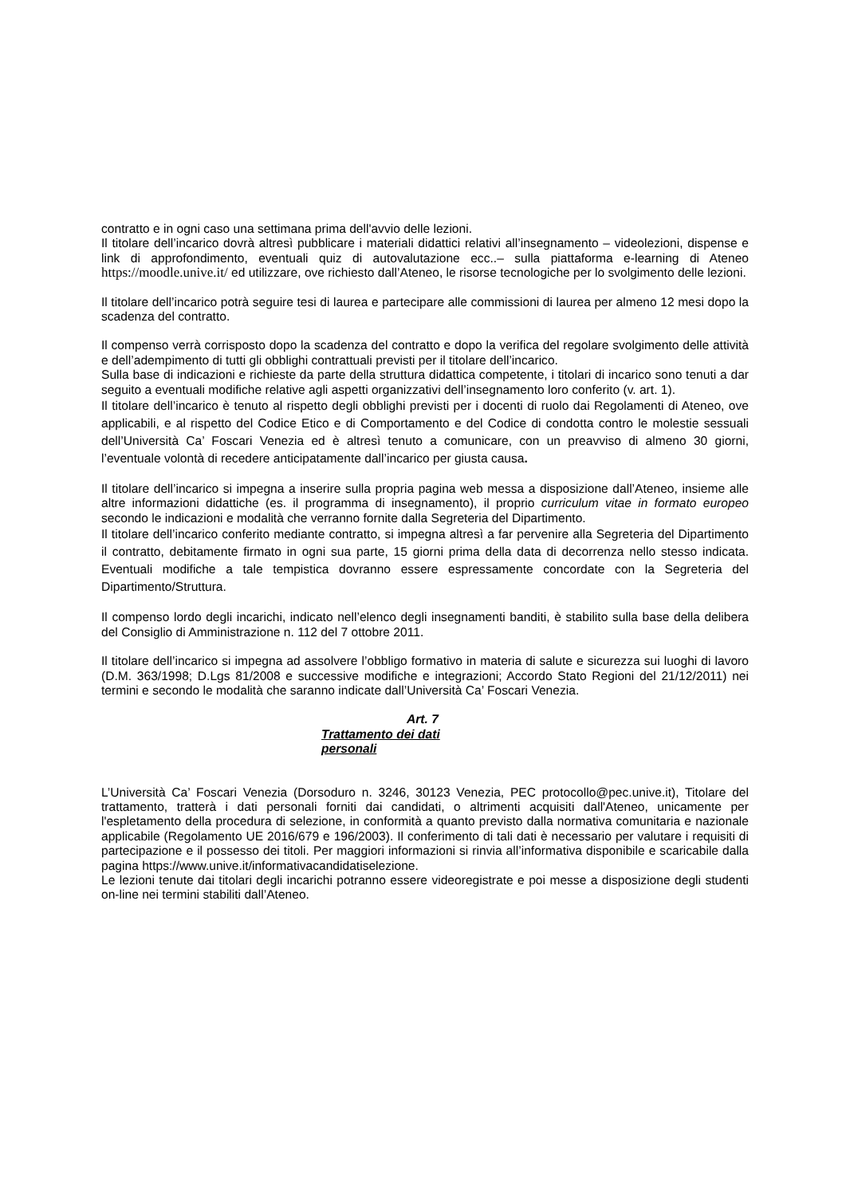contratto e in ogni caso una settimana prima dell'avvio delle lezioni.
Il titolare dell’incarico dovrà altresì pubblicare i materiali didattici relativi all’insegnamento – videolezioni, dispense e link di approfondimento, eventuali quiz di autovalutazione ecc..– sulla piattaforma e-learning di Ateneo https://moodle.unive.it/ ed utilizzare, ove richiesto dall’Ateneo, le risorse tecnologiche per lo svolgimento delle lezioni.
Il titolare dell’incarico potrà seguire tesi di laurea e partecipare alle commissioni di laurea per almeno 12 mesi dopo la scadenza del contratto.
Il compenso verrà corrisposto dopo la scadenza del contratto e dopo la verifica del regolare svolgimento delle attività e dell’adempimento di tutti gli obblighi contrattuali previsti per il titolare dell’incarico.
Sulla base di indicazioni e richieste da parte della struttura didattica competente, i titolari di incarico sono tenuti a dar seguito a eventuali modifiche relative agli aspetti organizzativi dell’insegnamento loro conferito (v. art. 1).
Il titolare dell’incarico è tenuto al rispetto degli obblighi previsti per i docenti di ruolo dai Regolamenti di Ateneo, ove applicabili, e al rispetto del Codice Etico e di Comportamento e del Codice di condotta contro le molestie sessuali dell’Università Ca’ Foscari Venezia ed è altresì tenuto a comunicare, con un preavviso di almeno 30 giorni, l’eventuale volontà di recedere anticipatamente dall’incarico per giusta causa.
Il titolare dell’incarico si impegna a inserire sulla propria pagina web messa a disposizione dall’Ateneo, insieme alle altre informazioni didattiche (es. il programma di insegnamento), il proprio curriculum vitae in formato europeo secondo le indicazioni e modalità che verranno fornite dalla Segreteria del Dipartimento.
Il titolare dell’incarico conferito mediante contratto, si impegna altresì a far pervenire alla Segreteria del Dipartimento il contratto, debitamente firmato in ogni sua parte, 15 giorni prima della data di decorrenza nello stesso indicata. Eventuali modifiche a tale tempistica dovranno essere espressamente concordate con la Segreteria del Dipartimento/Struttura.
Il compenso lordo degli incarichi, indicato nell’elenco degli insegnamenti banditi, è stabilito sulla base della delibera del Consiglio di Amministrazione n. 112 del 7 ottobre 2011.
Il titolare dell’incarico si impegna ad assolvere l’obbligo formativo in materia di salute e sicurezza sui luoghi di lavoro (D.M. 363/1998; D.Lgs 81/2008 e successive modifiche e integrazioni; Accordo Stato Regioni del 21/12/2011) nei termini e secondo le modalità che saranno indicate dall’Università Ca’ Foscari Venezia.
Art. 7
Trattamento dei dati personali
L’Università Ca’ Foscari Venezia (Dorsoduro n. 3246, 30123 Venezia, PEC protocollo@pec.unive.it), Titolare del trattamento, tratterà i dati personali forniti dai candidati, o altrimenti acquisiti dall'Ateneo, unicamente per l'espletamento della procedura di selezione, in conformità a quanto previsto dalla normativa comunitaria e nazionale applicabile (Regolamento UE 2016/679 e 196/2003). Il conferimento di tali dati è necessario per valutare i requisiti di partecipazione e il possesso dei titoli. Per maggiori informazioni si rinvia all’informativa disponibile e scaricabile dalla pagina https://www.unive.it/informativacandidatiselezione.
Le lezioni tenute dai titolari degli incarichi potranno essere videoregistrate e poi messe a disposizione degli studenti on-line nei termini stabiliti dall’Ateneo.